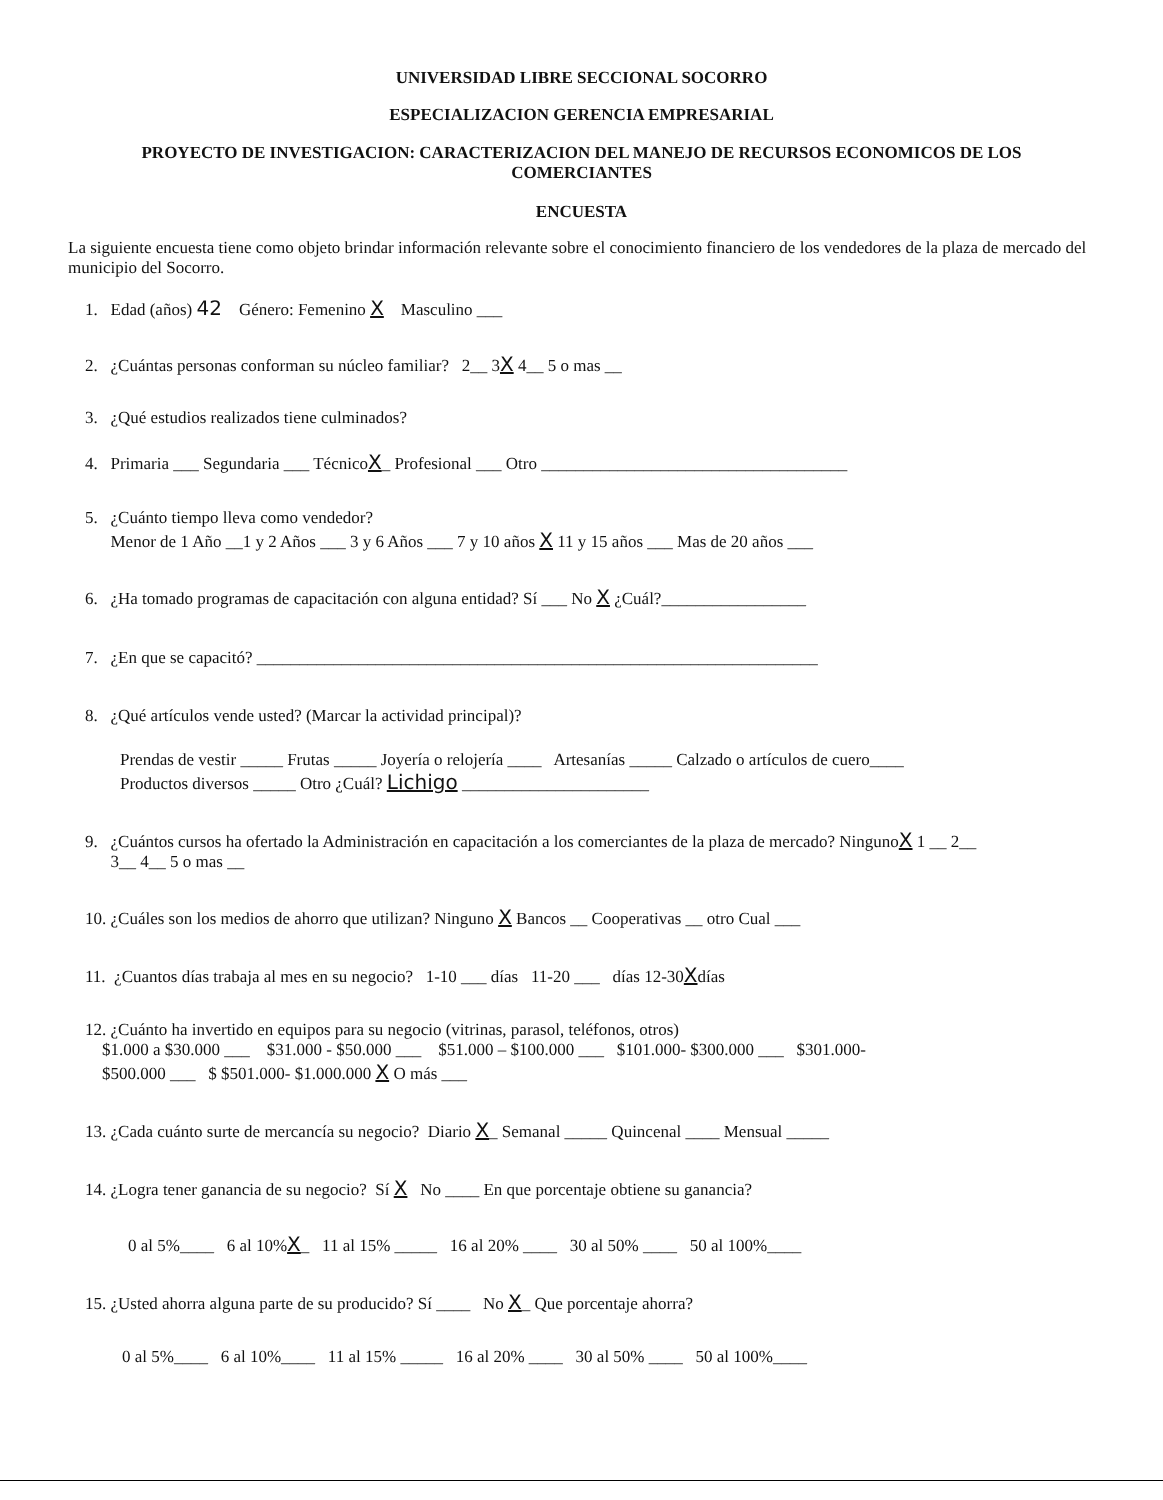UNIVERSIDAD LIBRE SECCIONAL SOCORRO
ESPECIALIZACION GERENCIA EMPRESARIAL
PROYECTO DE INVESTIGACION: CARACTERIZACION DEL MANEJO DE RECURSOS ECONOMICOS DE LOS COMERCIANTES
ENCUESTA
La siguiente encuesta tiene como objeto brindar información relevante sobre el conocimiento financiero de los vendedores de la plaza de mercado del municipio del Socorro.
1. Edad (años) 42 Género: Femenino X Masculino ___
2. ¿Cuántas personas conforman su núcleo familiar? 2__ 3X 4__ 5 o mas __
3. ¿Qué estudios realizados tiene culminados?
4. Primaria ___ Segundaria ___ TécnicoX_ Profesional ___ Otro ____________________________________
5. ¿Cuánto tiempo lleva como vendedor?
Menor de 1 Año __1 y 2 Años ___ 3 y 6 Años ___ 7 y 10 años X 11 y 15 años ___ Mas de 20 años ___
6. ¿Ha tomado programas de capacitación con alguna entidad? Sí ___ No X ¿Cuál?_________________
7. ¿En que se capacitó? __________________________________________________________________
8. ¿Qué artículos vende usted? (Marcar la actividad principal)?
Prendas de vestir _____ Frutas _____ Joyería o relojería ____ Artesanías _____ Calzado o artículos de cuero____
Productos diversos _____ Otro ¿Cuál? Lichigo ______________________
9. ¿Cuántos cursos ha ofertado la Administración en capacitación a los comerciantes de la plaza de mercado? NingunoX 1 __ 2__
3__ 4__ 5 o mas __
10. ¿Cuáles son los medios de ahorro que utilizan? Ninguno X Bancos __ Cooperativas __ otro Cual ___
11. ¿Cuantos días trabaja al mes en su negocio? 1-10 ___ días 11-20 ___ días 12-30Xdías
12. ¿Cuánto ha invertido en equipos para su negocio (vitrinas, parasol, teléfonos, otros)
$1.000 a $30.000 ___ $31.000 - $50.000 ___ $51.000 – $100.000 ___ $101.000- $300.000 ___ $301.000-
$500.000 ___ $ $501.000- $1.000.000 X O más ___
13. ¿Cada cuánto surte de mercancía su negocio? Diario X_ Semanal _____ Quincenal ____ Mensual _____
14. ¿Logra tener ganancia de su negocio? Sí X No ____ En que porcentaje obtiene su ganancia?
0 al 5%____ 6 al 10%X_ 11 al 15% _____ 16 al 20% ____ 30 al 50% ____ 50 al 100%____
15. ¿Usted ahorra alguna parte de su producido? Sí ____ No X_ Que porcentaje ahorra?
0 al 5%____ 6 al 10%____ 11 al 15% _____ 16 al 20% ____ 30 al 50% ____ 50 al 100%____